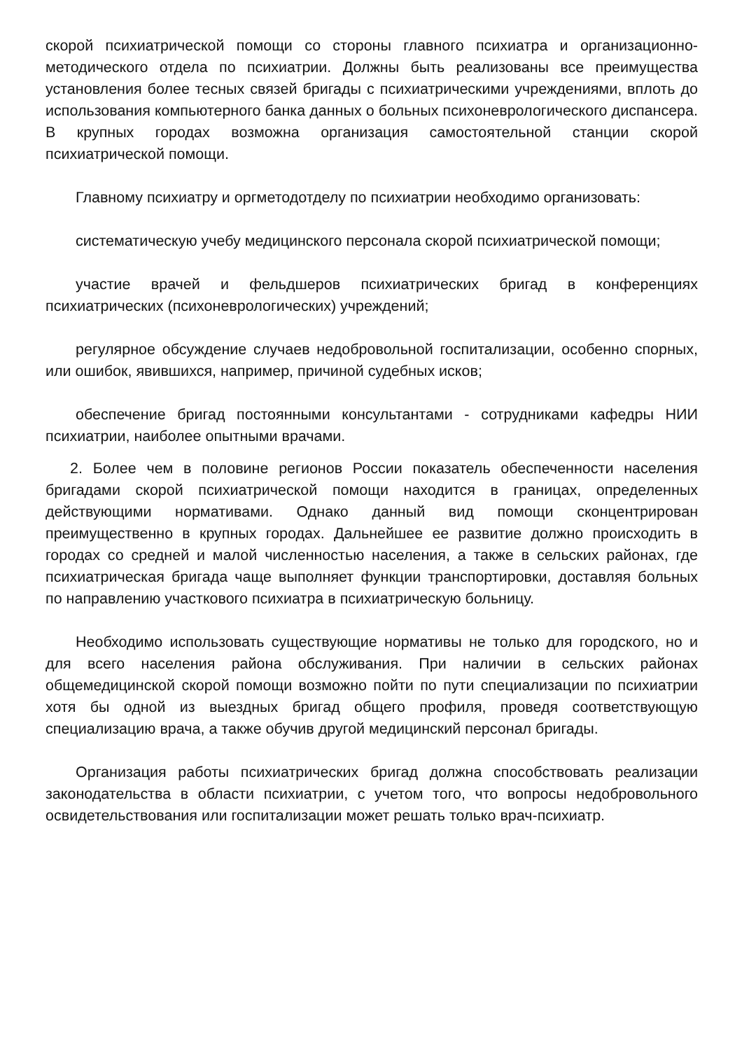скорой психиатрической помощи со стороны главного психиатра и организационно-методического отдела по психиатрии. Должны быть реализованы все преимущества установления более тесных связей бригады с психиатрическими учреждениями, вплоть до использования компьютерного банка данных о больных психоневрологического диспансера. В крупных городах возможна организация самостоятельной станции скорой психиатрической помощи.
Главному психиатру и оргметодотделу по психиатрии необходимо организовать:
систематическую учебу медицинского персонала скорой психиатрической помощи;
участие врачей и фельдшеров психиатрических бригад в конференциях психиатрических (психоневрологических) учреждений;
регулярное обсуждение случаев недобровольной госпитализации, особенно спорных, или ошибок, явившихся, например, причиной судебных исков;
обеспечение бригад постоянными консультантами - сотрудниками кафедры НИИ психиатрии, наиболее опытными врачами.
2. Более чем в половине регионов России показатель обеспеченности населения бригадами скорой психиатрической помощи находится в границах, определенных действующими нормативами. Однако данный вид помощи сконцентрирован преимущественно в крупных городах. Дальнейшее ее развитие должно происходить в городах со средней и малой численностью населения, а также в сельских районах, где психиатрическая бригада чаще выполняет функции транспортировки, доставляя больных по направлению участкового психиатра в психиатрическую больницу.
Необходимо использовать существующие нормативы не только для городского, но и для всего населения района обслуживания. При наличии в сельских районах общемедицинской скорой помощи возможно пойти по пути специализации по психиатрии хотя бы одной из выездных бригад общего профиля, проведя соответствующую специализацию врача, а также обучив другой медицинский персонал бригады.
Организация работы психиатрических бригад должна способствовать реализации законодательства в области психиатрии, с учетом того, что вопросы недобровольного освидетельствования или госпитализации может решать только врач-психиатр.